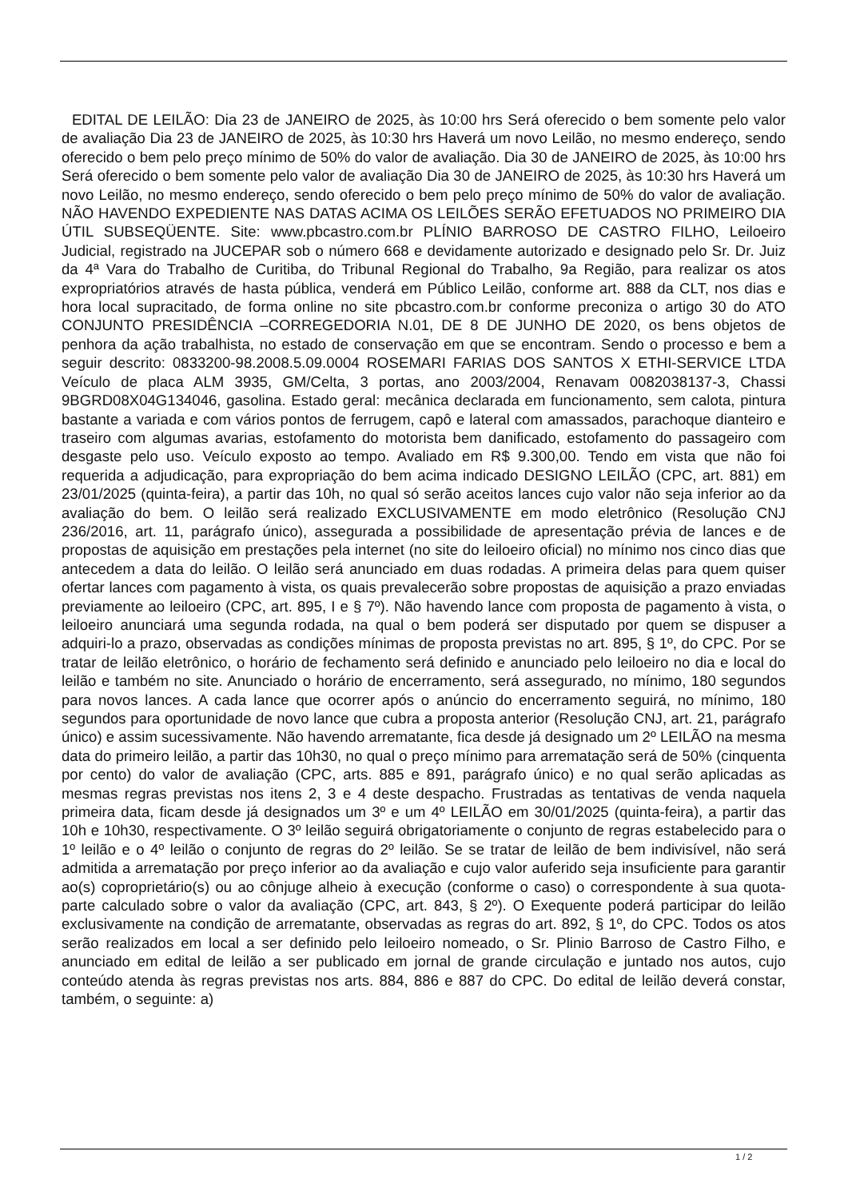EDITAL DE LEILÃO: Dia 23 de JANEIRO de 2025, às 10:00 hrs Será oferecido o bem somente pelo valor de avaliação Dia 23 de JANEIRO de 2025, às 10:30 hrs Haverá um novo Leilão, no mesmo endereço, sendo oferecido o bem pelo preço mínimo de 50% do valor de avaliação. Dia 30 de JANEIRO de 2025, às 10:00 hrs Será oferecido o bem somente pelo valor de avaliação Dia 30 de JANEIRO de 2025, às 10:30 hrs Haverá um novo Leilão, no mesmo endereço, sendo oferecido o bem pelo preço mínimo de 50% do valor de avaliação. NÃO HAVENDO EXPEDIENTE NAS DATAS ACIMA OS LEILÕES SERÃO EFETUADOS NO PRIMEIRO DIA ÚTIL SUBSEQÜENTE. Site: www.pbcastro.com.br PLÍNIO BARROSO DE CASTRO FILHO, Leiloeiro Judicial, registrado na JUCEPAR sob o número 668 e devidamente autorizado e designado pelo Sr. Dr. Juiz da 4ª Vara do Trabalho de Curitiba, do Tribunal Regional do Trabalho, 9a Região, para realizar os atos expropriatórios através de hasta pública, venderá em Público Leilão, conforme art. 888 da CLT, nos dias e hora local supracitado, de forma online no site pbcastro.com.br conforme preconiza o artigo 30 do ATO CONJUNTO PRESIDÊNCIA –CORREGEDORIA N.01, DE 8 DE JUNHO DE 2020, os bens objetos de penhora da ação trabalhista, no estado de conservação em que se encontram. Sendo o processo e bem a seguir descrito: 0833200-98.2008.5.09.0004 ROSEMARI FARIAS DOS SANTOS X ETHI-SERVICE LTDA Veículo de placa ALM 3935, GM/Celta, 3 portas, ano 2003/2004, Renavam 0082038137-3, Chassi 9BGRD08X04G134046, gasolina. Estado geral: mecânica declarada em funcionamento, sem calota, pintura bastante a variada e com vários pontos de ferrugem, capô e lateral com amassados, parachoque dianteiro e traseiro com algumas avarias, estofamento do motorista bem danificado, estofamento do passageiro com desgaste pelo uso. Veículo exposto ao tempo. Avaliado em R$ 9.300,00. Tendo em vista que não foi requerida a adjudicação, para expropriação do bem acima indicado DESIGNO LEILÃO (CPC, art. 881) em 23/01/2025 (quinta-feira), a partir das 10h, no qual só serão aceitos lances cujo valor não seja inferior ao da avaliação do bem. O leilão será realizado EXCLUSIVAMENTE em modo eletrônico (Resolução CNJ 236/2016, art. 11, parágrafo único), assegurada a possibilidade de apresentação prévia de lances e de propostas de aquisição em prestações pela internet (no site do leiloeiro oficial) no mínimo nos cinco dias que antecedem a data do leilão. O leilão será anunciado em duas rodadas. A primeira delas para quem quiser ofertar lances com pagamento à vista, os quais prevalecerão sobre propostas de aquisição a prazo enviadas previamente ao leiloeiro (CPC, art. 895, I e § 7º). Não havendo lance com proposta de pagamento à vista, o leiloeiro anunciará uma segunda rodada, na qual o bem poderá ser disputado por quem se dispuser a adquiri-lo a prazo, observadas as condições mínimas de proposta previstas no art. 895, § 1º, do CPC. Por se tratar de leilão eletrônico, o horário de fechamento será definido e anunciado pelo leiloeiro no dia e local do leilão e também no site. Anunciado o horário de encerramento, será assegurado, no mínimo, 180 segundos para novos lances. A cada lance que ocorrer após o anúncio do encerramento seguirá, no mínimo, 180 segundos para oportunidade de novo lance que cubra a proposta anterior (Resolução CNJ, art. 21, parágrafo único) e assim sucessivamente. Não havendo arrematante, fica desde já designado um 2º LEILÃO na mesma data do primeiro leilão, a partir das 10h30, no qual o preço mínimo para arrematação será de 50% (cinquenta por cento) do valor de avaliação (CPC, arts. 885 e 891, parágrafo único) e no qual serão aplicadas as mesmas regras previstas nos itens 2, 3 e 4 deste despacho. Frustradas as tentativas de venda naquela primeira data, ficam desde já designados um 3º e um 4º LEILÃO em 30/01/2025 (quinta-feira), a partir das 10h e 10h30, respectivamente. O 3º leilão seguirá obrigatoriamente o conjunto de regras estabelecido para o 1º leilão e o 4º leilão o conjunto de regras do 2º leilão. Se se tratar de leilão de bem indivisível, não será admitida a arrematação por preço inferior ao da avaliação e cujo valor auferido seja insuficiente para garantir ao(s) coproprietário(s) ou ao cônjuge alheio à execução (conforme o caso) o correspondente à sua quota-parte calculado sobre o valor da avaliação (CPC, art. 843, § 2º). O Exequente poderá participar do leilão exclusivamente na condição de arrematante, observadas as regras do art. 892, § 1º, do CPC. Todos os atos serão realizados em local a ser definido pelo leiloeiro nomeado, o Sr. Plinio Barroso de Castro Filho, e anunciado em edital de leilão a ser publicado em jornal de grande circulação e juntado nos autos, cujo conteúdo atenda às regras previstas nos arts. 884, 886 e 887 do CPC. Do edital de leilão deverá constar, também, o seguinte: a)
1 / 2